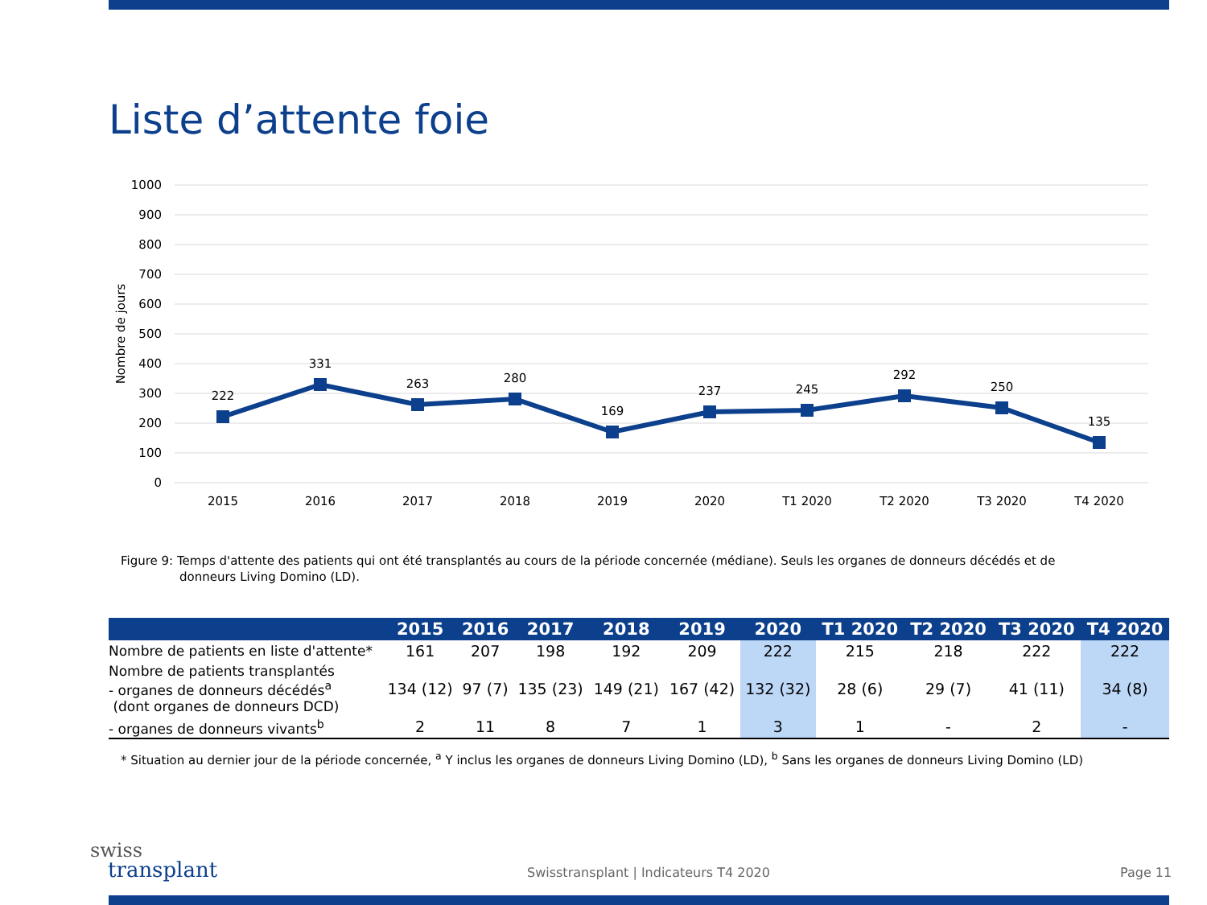Liste d’attente foie
1000
900
800
700
600
500
400
300
200
100
0
Nombre de jours
222
331
263
280
169
237
245
292
250
135
2015
2016
2017
2018
2019
2020
T1 2020
T2 2020
T3 2020
T4 2020
Figure 9: Temps d'attente des patients qui ont été transplantés au cours de la période concernée (médiane). Seuls les organes de donneurs décédés et de
donneurs Living Domino (LD).
| | 2015 | 2016 | 2017 | 2018 | 2019 | 2020 | T1 2020 | T2 2020 | T3 2020 | T4 2020 |
| --- | --- | --- | --- | --- | --- | --- | --- | --- | --- | --- |
| Nombre de patients en liste d'attente* | 161 | 207 | 198 | 192 | 209 | 222 | 215 | 218 | 222 | 222 |
| Nombre de patients transplantés - organes de donneurs décédés<sup>a</sup> (dont organes de donneurs DCD) | 134 (12) | 97 (7) | 135 (23) | 149 (21) | 167 (42) | 132 (32) | 28 (6) | 29 (7) | 41 (11) | 34 (8) |
| - organes de donneurs vivants<sup>b</sup> | 2 | 11 | 8 | 7 | 1 | 3 | 1 | - | 2 | - |
* Situation au dernier jour de la période concernée, <sup>a</sup> Y inclus les organes de donneurs Living Domino (LD), <sup>b</sup> Sans les organes de donneurs Living Domino (LD)
swiss
transplant
Swisstransplant | Indicateurs T4 2020
Page 11